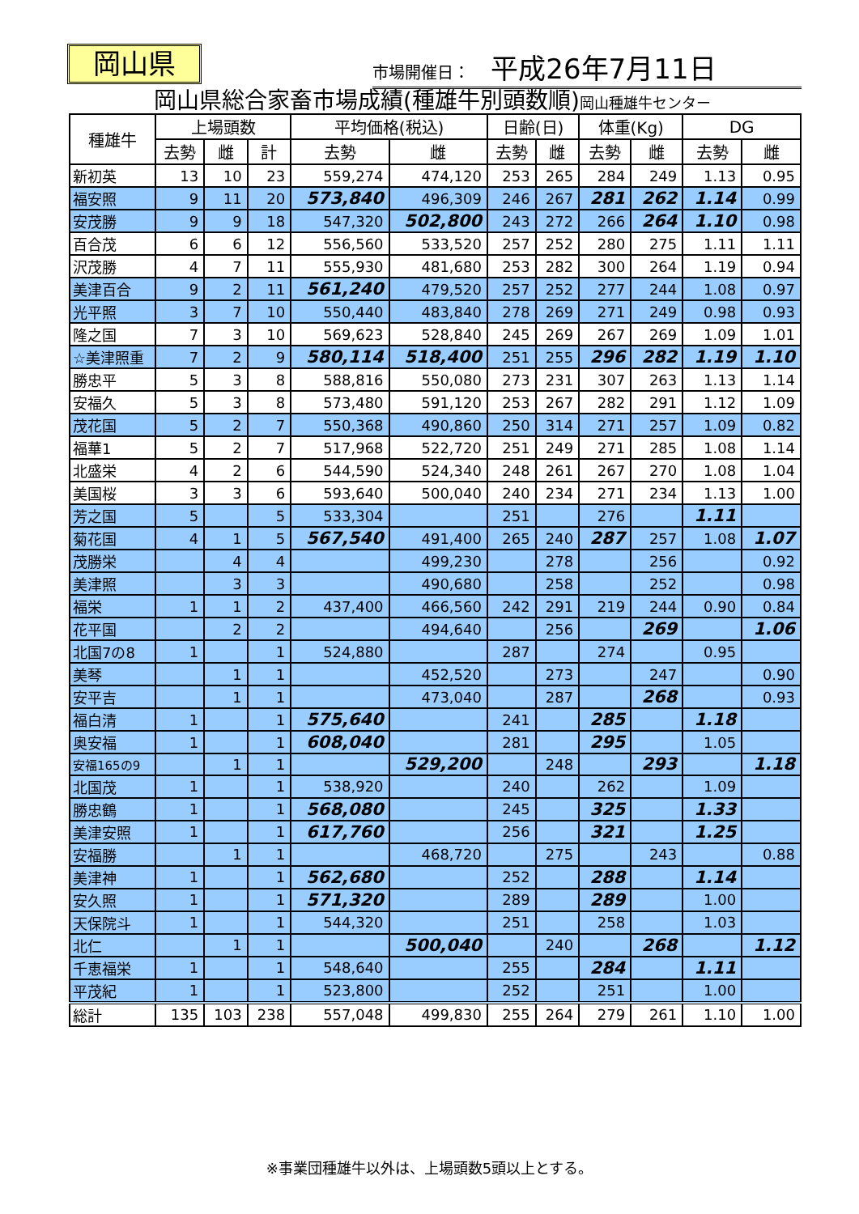岡山県 市場開催日： 平成26年7月11日
岡山県総合家畜市場成績(種雄牛別頭数順)岡山種雄牛センター
| 種雄牛 | 上場頭数 | | | 平均価格(税込) | | 日齢(日) | | 体重(Kg) | | DG | |
| --- | --- | --- | --- | --- | --- | --- | --- | --- | --- | --- | --- |
| | 去勢 | 雌 | 計 | 去勢 | 雌 | 去勢 | 雌 | 去勢 | 雌 | 去勢 | 雌 |
| 新初英 | 13 | 10 | 23 | 559,274 | 474,120 | 253 | 265 | 284 | 249 | 1.13 | 0.95 |
| 福安照 | 9 | 11 | 20 | 573,840 | 496,309 | 246 | 267 | 281 | 262 | 1.14 | 0.99 |
| 安茂勝 | 9 | 9 | 18 | 547,320 | 502,800 | 243 | 272 | 266 | 264 | 1.10 | 0.98 |
| 百合茂 | 6 | 6 | 12 | 556,560 | 533,520 | 257 | 252 | 280 | 275 | 1.11 | 1.11 |
| 沢茂勝 | 4 | 7 | 11 | 555,930 | 481,680 | 253 | 282 | 300 | 264 | 1.19 | 0.94 |
| 美津百合 | 9 | 2 | 11 | 561,240 | 479,520 | 257 | 252 | 277 | 244 | 1.08 | 0.97 |
| 光平照 | 3 | 7 | 10 | 550,440 | 483,840 | 278 | 269 | 271 | 249 | 0.98 | 0.93 |
| 隆之国 | 7 | 3 | 10 | 569,623 | 528,840 | 245 | 269 | 267 | 269 | 1.09 | 1.01 |
| ☆美津照重 | 7 | 2 | 9 | 580,114 | 518,400 | 251 | 255 | 296 | 282 | 1.19 | 1.10 |
| 勝忠平 | 5 | 3 | 8 | 588,816 | 550,080 | 273 | 231 | 307 | 263 | 1.13 | 1.14 |
| 安福久 | 5 | 3 | 8 | 573,480 | 591,120 | 253 | 267 | 282 | 291 | 1.12 | 1.09 |
| 茂花国 | 5 | 2 | 7 | 550,368 | 490,860 | 250 | 314 | 271 | 257 | 1.09 | 0.82 |
| 福華1 | 5 | 2 | 7 | 517,968 | 522,720 | 251 | 249 | 271 | 285 | 1.08 | 1.14 |
| 北盛栄 | 4 | 2 | 6 | 544,590 | 524,340 | 248 | 261 | 267 | 270 | 1.08 | 1.04 |
| 美国桜 | 3 | 3 | 6 | 593,640 | 500,040 | 240 | 234 | 271 | 234 | 1.13 | 1.00 |
| 芳之国 | 5 | | 5 | 533,304 | | 251 | | 276 | | 1.11 | |
| 菊花国 | 4 | 1 | 5 | 567,540 | 491,400 | 265 | 240 | 287 | 257 | 1.08 | 1.07 |
| 茂勝栄 | | 4 | 4 | | 499,230 | | 278 | | 256 | | 0.92 |
| 美津照 | | 3 | 3 | | 490,680 | | 258 | | 252 | | 0.98 |
| 福栄 | 1 | 1 | 2 | 437,400 | 466,560 | 242 | 291 | 219 | 244 | 0.90 | 0.84 |
| 花平国 | | 2 | 2 | | 494,640 | | 256 | | 269 | | 1.06 |
| 北国7の8 | 1 | | 1 | 524,880 | | 287 | | 274 | | 0.95 | |
| 美琴 | | 1 | 1 | | 452,520 | | 273 | | 247 | | 0.90 |
| 安平吉 | | 1 | 1 | | 473,040 | | 287 | | 268 | | 0.93 |
| 福白清 | 1 | | 1 | 575,640 | | 241 | | 285 | | 1.18 | |
| 奥安福 | 1 | | 1 | 608,040 | | 281 | | 295 | | 1.05 | |
| 安福165の9 | | 1 | 1 | | 529,200 | | 248 | | 293 | | 1.18 |
| 北国茂 | 1 | | 1 | 538,920 | | 240 | | 262 | | 1.09 | |
| 勝忠鶴 | 1 | | 1 | 568,080 | | 245 | | 325 | | 1.33 | |
| 美津安照 | 1 | | 1 | 617,760 | | 256 | | 321 | | 1.25 | |
| 安福勝 | | 1 | 1 | | 468,720 | | 275 | | 243 | | 0.88 |
| 美津神 | 1 | | 1 | 562,680 | | 252 | | 288 | | 1.14 | |
| 安久照 | 1 | | 1 | 571,320 | | 289 | | 289 | | 1.00 | |
| 天保院斗 | 1 | | 1 | 544,320 | | 251 | | 258 | | 1.03 | |
| 北仁 | | 1 | 1 | | 500,040 | | 240 | | 268 | | 1.12 |
| 千恵福栄 | 1 | | 1 | 548,640 | | 255 | | 284 | | 1.11 | |
| 平茂紀 | 1 | | 1 | 523,800 | | 252 | | 251 | | 1.00 | |
| 総計 | 135 | 103 | 238 | 557,048 | 499,830 | 255 | 264 | 279 | 261 | 1.10 | 1.00 |
※事業団種雄牛以外は、上場頭数5頭以上とする。